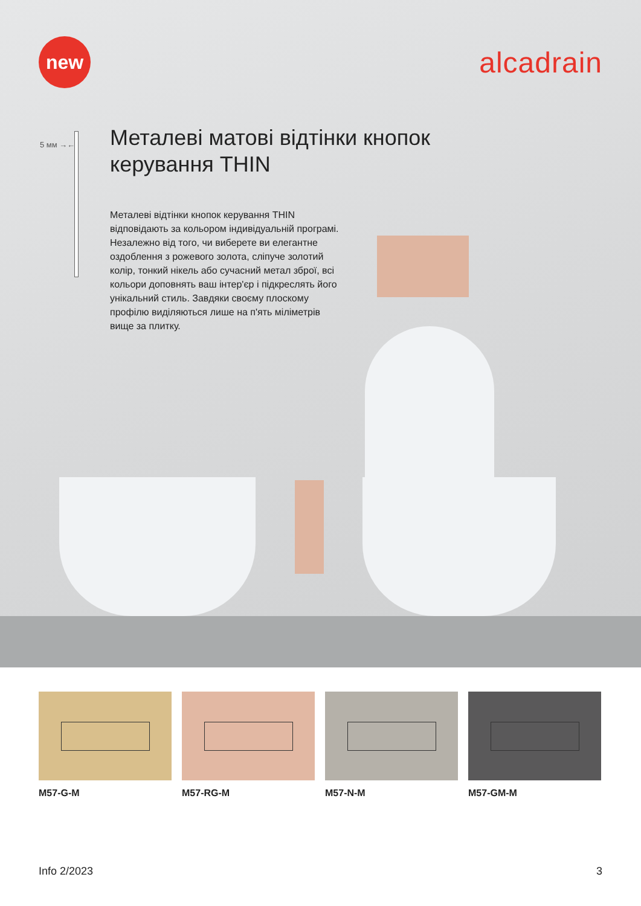new
alcadrain
5 мм →←
Металеві матові відтінки кнопок керування THIN
Металеві відтінки кнопок керування THIN відповідають за кольором індивідуальній програмі. Незалежно від того, чи виберете ви елегантне оздоблення з рожевого золота, сліпуче золотий колір, тонкий нікель або сучасний метал зброї, всі кольори доповнять ваш інтер'єр і підкреслять його унікальний стиль. Завдяки своєму плоскому профілю виділяються лише на п'ять міліметрів вище за плитку.
M57-G-M M57-RG-M M57-N-M M57-GM-M
Info 2/2023 3